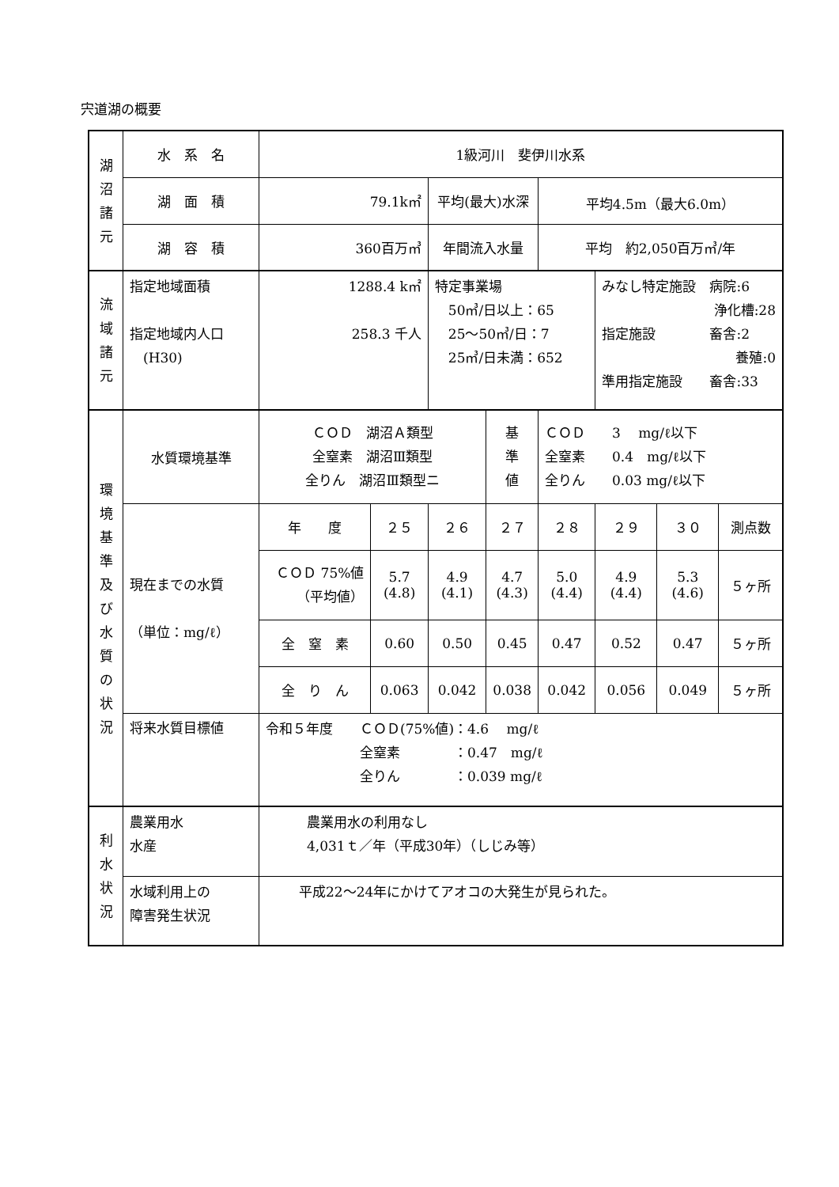宍道湖の概要
| 湖 沼 諸 元 | 水 系 名 | 1級河川 斐伊川水系 | | | | | | | |
| | 湖 面 積 | 79.1k㎡ | | 平均(最大)水深 | | 平均4.5m（最大6.0m） | | | |
| | 湖 容 積 | 360百万㎥ | | 年間流入水量 | | 平均 約2,050百万㎥/年 | | | |
| 流 域 諸 元 | 指定地域面積 指定地域内人口 (H30) | 1288.4 k㎡ 258.3 千人 | | 特定事業場 50㎥/日以上：65 25～50㎥/日：7 25㎥/日未満：652 | | | みなし特定施設 病院:6 浄化槽:28 指定施設 畜舎:2 養殖:0 準用指定施設 畜舎:33 | | |
| 環 境 基 準 及 び 水 質 の 状 況 | 水質環境基準 | ＣＯＤ 湖沼Ａ類型 全窒素 湖沼Ⅲ類型 全りん 湖沼Ⅲ類型ニ | | | 基 準 値 | ＣＯＤ 3 mg/ℓ以下 全窒素 0.4 mg/ℓ以下 全りん 0.03 mg/ℓ以下 | | | |
| | 現在までの水質 （単位：mg/ℓ） | 年 度 | ２５ | ２６ | ２７ | ２８ | ２９ | ３０ | 測点数 |
| | | ＣＯＤ 75%値 （平均値） | 5.7 (4.8) | 4.9 (4.1) | 4.7 (4.3) | 5.0 (4.4) | 4.9 (4.4) | 5.3 (4.6) | ５ヶ所 |
| | | 全 窒 素 | 0.60 | 0.50 | 0.45 | 0.47 | 0.52 | 0.47 | ５ヶ所 |
| | | 全 り ん | 0.063 | 0.042 | 0.038 | 0.042 | 0.056 | 0.049 | ５ヶ所 |
| | 将来水質目標値 | 令和５年度 ＣＯＤ(75%値)：4.6 mg/ℓ 全窒素 ：0.47 mg/ℓ 全りん ：0.039 mg/ℓ | | | | | | | |
| 利 水 状 況 | 農業用水 水産 | 農業用水の利用なし 4,031ｔ／年（平成30年）（しじみ等） | | | | | | | |
| | 水域利用上の 障害発生状況 | 平成22～24年にかけてアオコの大発生が見られた。 | | | | | | | |